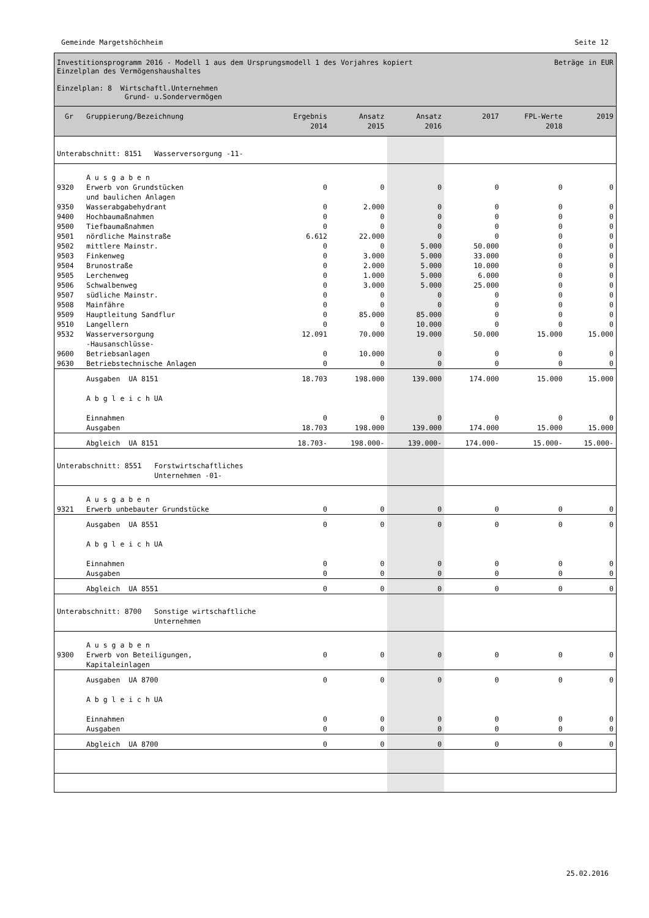Gemeinde Margetshöchheim Seite 12
Investitionsprogramm 2016 - Modell 1 aus dem Ursprungsmodell 1 des Vorjahres kopiert Beträge in EUR
Einzelplan des Vermögenshaushaltes
Einzelplan: 8 Wirtschaftl.Unternehmen
Grund- u.Sondervermögen
| Gr | Gruppierung/Bezeichnung | Ergebnis 2014 | Ansatz 2015 | Ansatz 2016 | 2017 | FPL-Werte 2018 | 2019 |
| --- | --- | --- | --- | --- | --- | --- | --- |
| Unterabschnitt: 8151 Wasserversorgung -11- | | | | | | | |
| | A u s g a b e n | | | | | | |
| 9320 | Erwerb von Grundstücken und baulichen Anlagen | 0 | 0 | 0 | 0 | 0 | 0 |
| 9350 | Wasserabgabehydrant | 0 | 2.000 | 0 | 0 | 0 | 0 |
| 9400 | Hochbaumaßnahmen | 0 | 0 | 0 | 0 | 0 | 0 |
| 9500 | Tiefbaumaßnahmen | 0 | 0 | 0 | 0 | 0 | 0 |
| 9501 | nördliche Mainstraße | 6.612 | 22.000 | 0 | 0 | 0 | 0 |
| 9502 | mittlere Mainstr. | 0 | 0 | 5.000 | 50.000 | 0 | 0 |
| 9503 | Finkenweg | 0 | 3.000 | 5.000 | 33.000 | 0 | 0 |
| 9504 | Brunostraße | 0 | 2.000 | 5.000 | 10.000 | 0 | 0 |
| 9505 | Lerchenweg | 0 | 1.000 | 5.000 | 6.000 | 0 | 0 |
| 9506 | Schwalbenweg | 0 | 3.000 | 5.000 | 25.000 | 0 | 0 |
| 9507 | südliche Mainstr. | 0 | 0 | 0 | 0 | 0 | 0 |
| 9508 | Mainfähre | 0 | 0 | 0 | 0 | 0 | 0 |
| 9509 | Hauptleitung Sandflur | 0 | 85.000 | 85.000 | 0 | 0 | 0 |
| 9510 | Langellern | 0 | 0 | 10.000 | 0 | 0 | 0 |
| 9532 | Wasserversorgung -Hausanschlüsse- | 12.091 | 70.000 | 19.000 | 50.000 | 15.000 | 15.000 |
| 9600 | Betriebsanlagen | 0 | 10.000 | 0 | 0 | 0 | 0 |
| 9630 | Betriebstechnische Anlagen | 0 | 0 | 0 | 0 | 0 | 0 |
| | Ausgaben UA 8151 | 18.703 | 198.000 | 139.000 | 174.000 | 15.000 | 15.000 |
| | A b g l e i c h UA | | | | | | |
| | Einnahmen Ausgaben | 0 18.703 | 0 198.000 | 0 139.000 | 0 174.000 | 0 15.000 | 0 15.000 |
| | Abgleich UA 8151 | 18.703- | 198.000- | 139.000- | 174.000- | 15.000- | 15.000- |
| Unterabschnitt: 8551 Forstwirtschaftliches Unternehmen -01- | | | | | | | |
| | A u s g a b e n | | | | | | |
| 9321 | Erwerb unbebauter Grundstücke | 0 | 0 | 0 | 0 | 0 | 0 |
| | Ausgaben UA 8551 | 0 | 0 | 0 | 0 | 0 | 0 |
| | A b g l e i c h UA | | | | | | |
| | Einnahmen Ausgaben | 0 0 | 0 0 | 0 0 | 0 0 | 0 0 | 0 0 |
| | Abgleich UA 8551 | 0 | 0 | 0 | 0 | 0 | 0 |
| Unterabschnitt: 8700 Sonstige wirtschaftliche Unternehmen | | | | | | | |
| | A u s g a b e n | | | | | | |
| 9300 | Erwerb von Beteiligungen, Kapitaleinlagen | 0 | 0 | 0 | 0 | 0 | 0 |
| | Ausgaben UA 8700 | 0 | 0 | 0 | 0 | 0 | 0 |
| | A b g l e i c h UA | | | | | | |
| | Einnahmen Ausgaben | 0 0 | 0 0 | 0 0 | 0 0 | 0 0 | 0 0 |
| | Abgleich UA 8700 | 0 | 0 | 0 | 0 | 0 | 0 |
25.02.2016